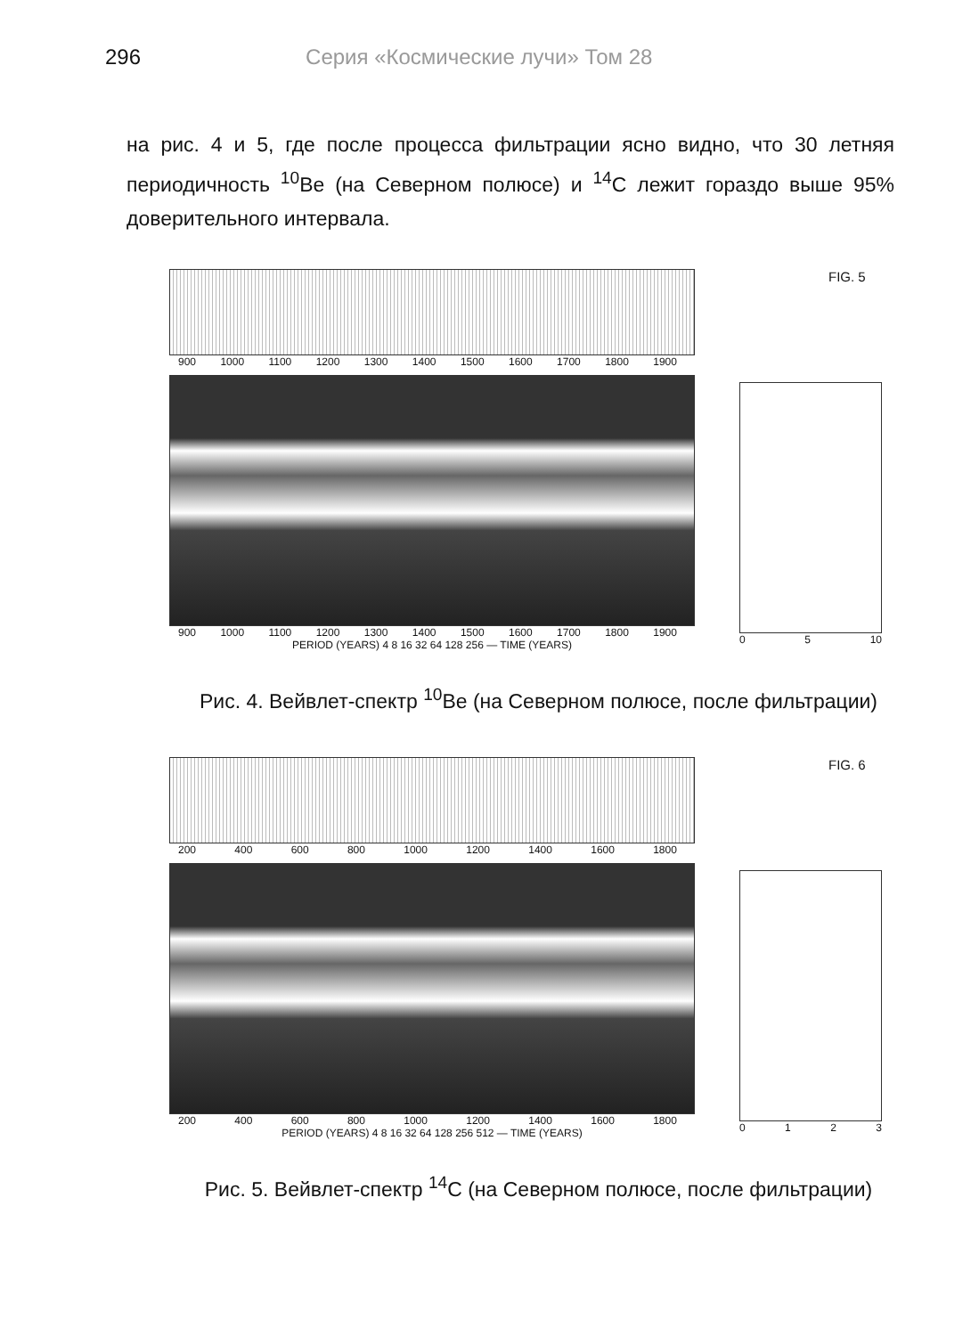296 Серия «Космические лучи» Том 28
на рис. 4 и 5, где после процесса фильтрации ясно видно, что 30 летняя периодичность <sup>10</sup>Be (на Северном полюсе) и <sup>14</sup>C лежит гораздо выше 95% доверительного интервала.
900 1000 1100 1200 1300 1400 1500 1600 1700 1800 1900
900 1000 1100 1200 1300 1400 1500 1600 1700 1800 1900
PERIOD (YEARS) 4 8 16 32 64 128 256 — TIME (YEARS)
FIG. 5
05 10
Рис. 4. Вейвлет-спектр <sup>10</sup>Be (на Северном полюсе, после фильтрации)
200 400 600 800 1000 1200 1400 1600 1800
200 400 600 800 1000 1200 1400 1600 1800
PERIOD (YEARS) 4 8 16 32 64 128 256 512 — TIME (YEARS)
FIG. 6
0123
Рис. 5. Вейвлет-спектр <sup>14</sup>C (на Северном полюсе, после фильтрации)